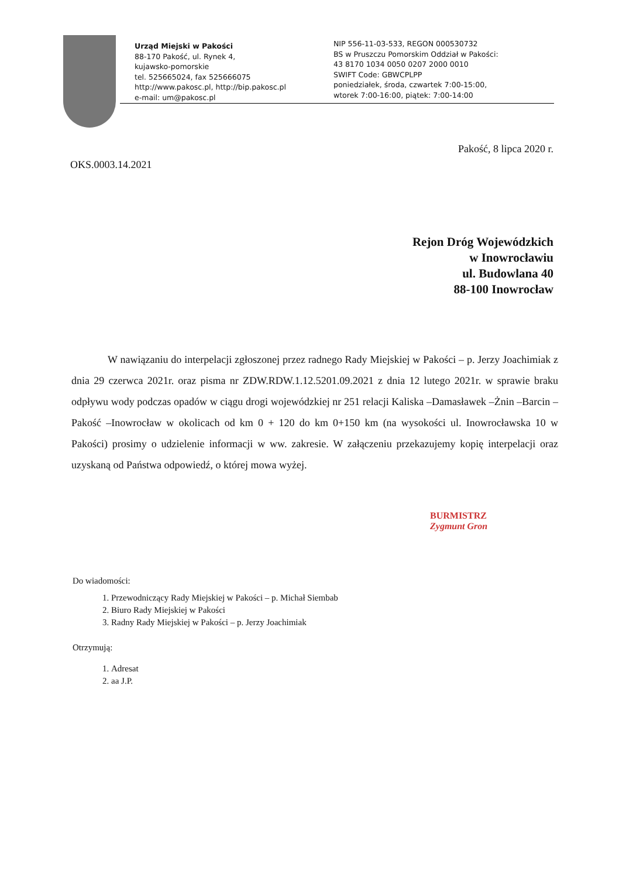Urząd Miejski w Pakości
88-170 Pakość, ul. Rynek 4,
kujawsko-pomorskie
tel. 525665024, fax 525666075
http://www.pakosc.pl, http://bip.pakosc.pl
e-mail: um@pakosc.pl
NIP 556-11-03-533, REGON 000530732
BS w Pruszczu Pomorskim Oddział w Pakości:
43 8170 1034 0050 0207 2000 0010
SWIFT Code: GBWCPLPP
poniedziałek, środa, czwartek 7:00-15:00,
wtorek 7:00-16:00, piątek: 7:00-14:00
Pakość, 8 lipca 2020 r.
OKS.0003.14.2021
Rejon Dróg Wojewódzkich
w Inowrocławiu
ul. Budowlana 40
88-100 Inowrocław
W nawiązaniu do interpelacji zgłoszonej przez radnego Rady Miejskiej w Pakości – p. Jerzy Joachimiak z dnia 29 czerwca 2021r. oraz pisma nr ZDW.RDW.1.12.5201.09.2021 z dnia 12 lutego 2021r. w sprawie braku odpływu wody podczas opadów w ciągu drogi wojewódzkiej nr 251 relacji Kaliska –Damasławek –Żnin –Barcin –Pakość –Inowrocław w okolicach od km 0 + 120 do km 0+150 km (na wysokości ul. Inowrocławska 10 w Pakości) prosimy o udzielenie informacji w ww. zakresie. W załączeniu przekazujemy kopię interpelacji oraz uzyskaną od Państwa odpowiedź, o której mowa wyżej.
BURMISTRZ
Zygmunt Gron
Do wiadomości:
1. Przewodniczący Rady Miejskiej w Pakości – p. Michał Siembab
2. Biuro Rady Miejskiej w Pakości
3. Radny Rady Miejskiej w Pakości – p. Jerzy Joachimiak
Otrzymują:
1. Adresat
2. aa J.P.